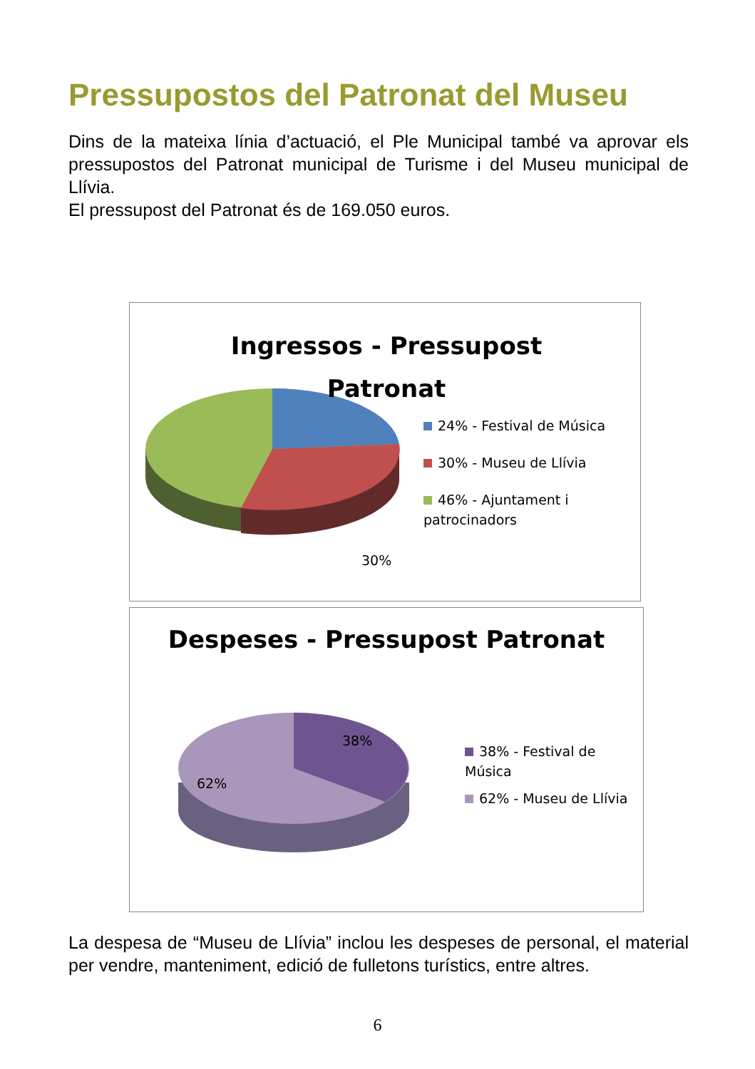Pressupostos del Patronat del Museu
Dins de la mateixa línia d’actuació, el Ple Municipal també va aprovar els pressupostos del Patronat municipal de Turisme i del Museu municipal de Llívia.
El pressupost del Patronat és de 169.050 euros.
Ingressos - Pressupost Patronat
30%
24% - Festival de Música
30% - Museu de Llívia
46% - Ajuntament i patrocinadors
Despeses - Pressupost Patronat
38%
62%
38% - Festival de Música
62% - Museu de Llívia
La despesa de “Museu de Llívia” inclou les despeses de personal, el material per vendre, manteniment, edició de fulletons turístics, entre altres.
6